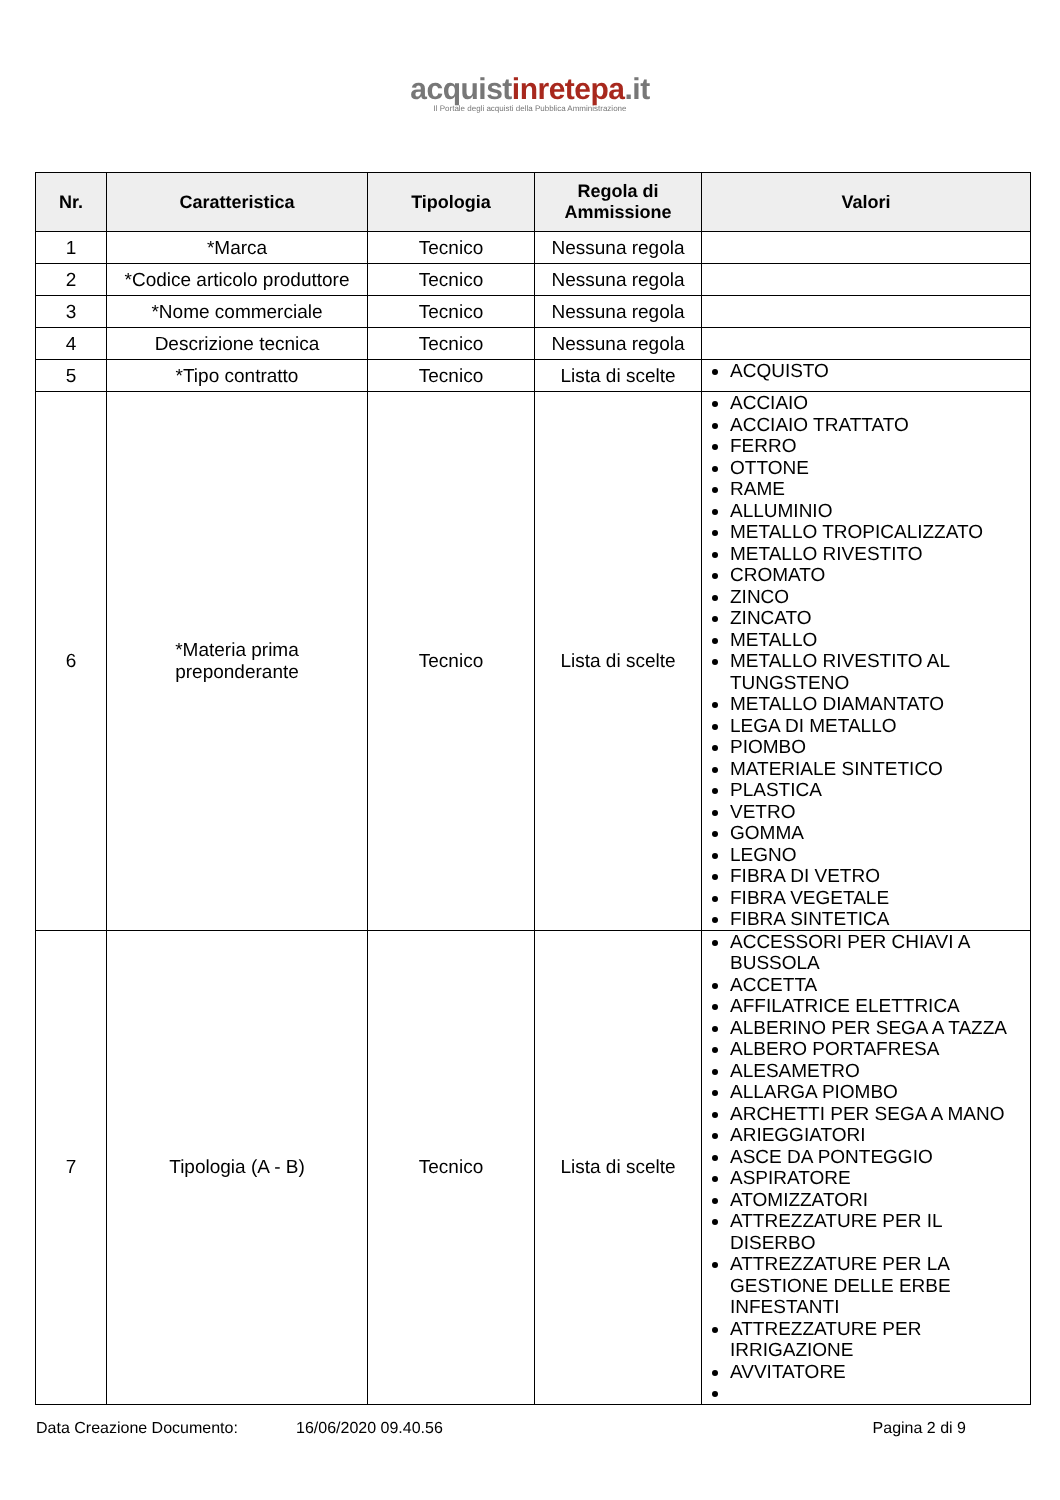acquistinretepa.it
Il Portale degli acquisti della Pubblica Amministrazione
| Nr. | Caratteristica | Tipologia | Regola di Ammissione | Valori |
| --- | --- | --- | --- | --- |
| 1 | *Marca | Tecnico | Nessuna regola | |
| 2 | *Codice articolo produttore | Tecnico | Nessuna regola | |
| 3 | *Nome commerciale | Tecnico | Nessuna regola | |
| 4 | Descrizione tecnica | Tecnico | Nessuna regola | |
| 5 | *Tipo contratto | Tecnico | Lista di scelte | ACQUISTO |
| 6 | *Materia prima preponderante | Tecnico | Lista di scelte | ACCIAIO ACCIAIO TRATTATO FERRO OTTONE RAME ALLUMINIO METALLO TROPICALIZZATO METALLO RIVESTITO CROMATO ZINCO ZINCATO METALLO METALLO RIVESTITO AL TUNGSTENO METALLO DIAMANTATO LEGA DI METALLO PIOMBO MATERIALE SINTETICO PLASTICA VETRO GOMMA LEGNO FIBRA DI VETRO FIBRA VEGETALE FIBRA SINTETICA |
| 7 | Tipologia (A - B) | Tecnico | Lista di scelte | ACCESSORI PER CHIAVI A BUSSOLA ACCETTA AFFILATRICE ELETTRICA ALBERINO PER SEGA A TAZZA ALBERO PORTAFRESA ALESAMETRO ALLARGA PIOMBO ARCHETTI PER SEGA A MANO ARIEGGIATORI ASCE DA PONTEGGIO ASPIRATORE ATOMIZZATORI ATTREZZATURE PER IL DISERBO ATTREZZATURE PER LA GESTIONE DELLE ERBE INFESTANTI ATTREZZATURE PER IRRIGAZIONE AVVITATORE |
Data Creazione Documento: 16/06/2020 09.40.56 Pagina 2 di 9